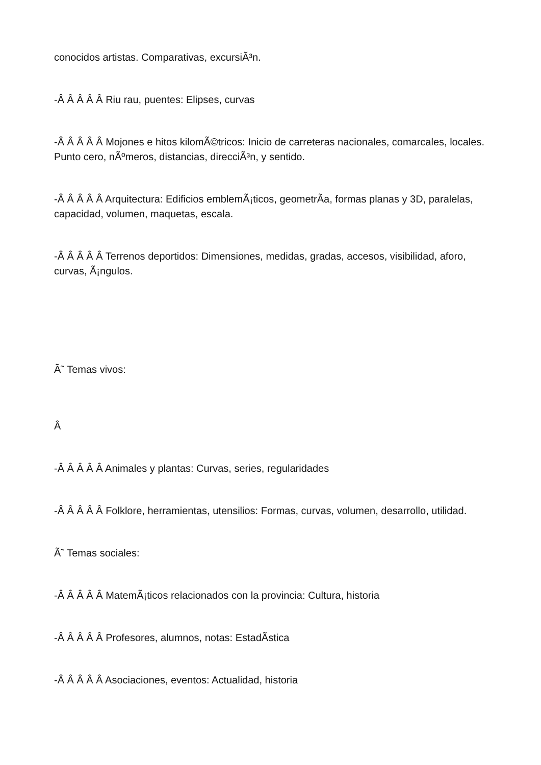conocidos artistas. Comparativas, excursiÃ³n.
-Â Â Â Â Â Riu rau, puentes: Elipses, curvas
-Â Â Â Â Â Mojones e hitos kilomÃ©tricos: Inicio de carreteras nacionales, comarcales, locales. Punto cero, nÃºmeros, distancias, direcciÃ³n, y sentido.
-Â Â Â Â Â Arquitectura: Edificios emblemÃ¡ticos, geometrÃ­a, formas planas y 3D, paralelas, capacidad, volumen, maquetas, escala.
-Â Â Â Â Â Terrenos deportidos: Dimensiones, medidas, gradas, accesos, visibilidad, aforo, curvas, Ã¡ngulos.
Ã˜ Temas vivos:
Â
-Â Â Â Â Â Animales y plantas: Curvas, series, regularidades
-Â Â Â Â Â Folklore, herramientas, utensilios: Formas, curvas, volumen, desarrollo, utilidad.
Ã˜ Temas sociales:
-Â Â Â Â Â MatemÃ¡ticos relacionados con la provincia: Cultura, historia
-Â Â Â Â Â Profesores, alumnos, notas: EstadÃ­stica
-Â Â Â Â Â Asociaciones, eventos: Actualidad, historia